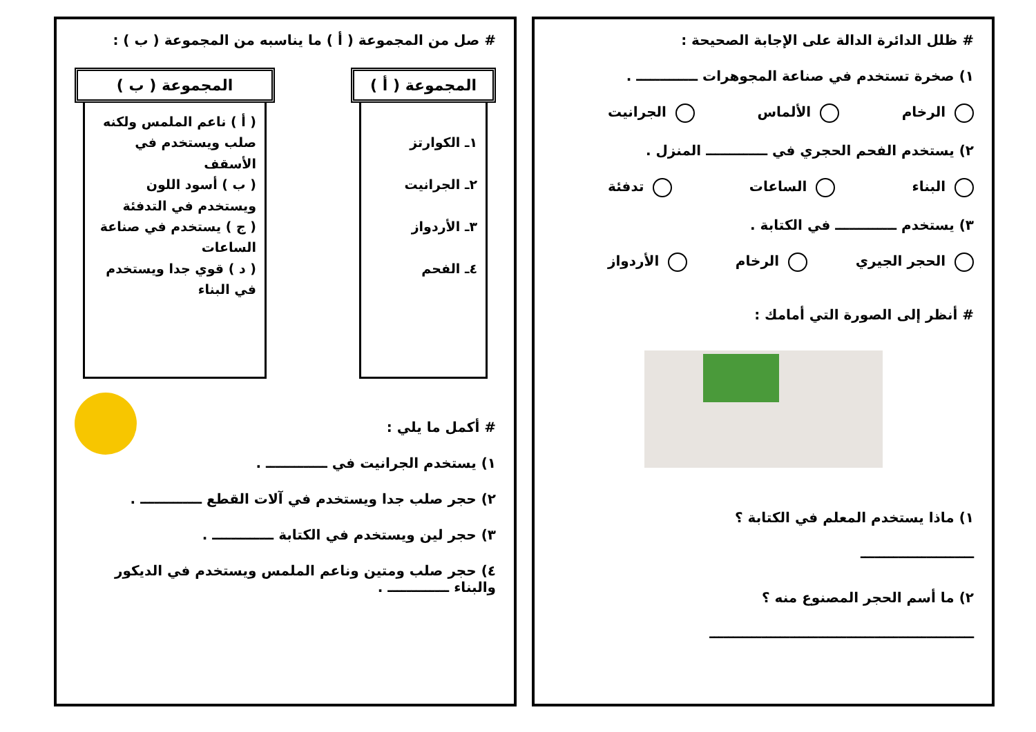# ظلل الدائرة الدالة على الإجابة الصحيحة :
١) صخرة تستخدم في صناعة المجوهرات ـــــــــــــ .
الرخام الألماس الجرانيت
٢) يستخدم الفحم الحجري في ـــــــــــــ المنزل .
البناء الساعات تدفئة
٣) يستخدم ـــــــــــــ في الكتابة .
الحجر الجيري الرخام الأردواز
# أنظر إلى الصورة التي أمامك :
١) ماذا يستخدم المعلم في الكتابة ؟
ــــــــــــــــــــــــ
٢) ما أسم الحجر المصنوع منه ؟
ــــــــــــــــــــــــــــــــــــــــــــــــــــــــ
# صل من المجموعة ( أ ) ما يناسبه من المجموعة ( ب ) :
المجموعة ( أ )
١ـ الكوارتز
٢ـ الجرانيت
٣ـ الأردواز
٤ـ الفحم
المجموعة ( ب )
( أ ) ناعم الملمس ولكنه صلب ويستخدم في الأسقف
( ب ) أسود اللون ويستخدم في التدفئة
( ج ) يستخدم في صناعة الساعات
( د ) قوي جدا ويستخدم في البناء
# أكمل ما يلي :
١) يستخدم الجرانيت في ـــــــــــــ .
٢) حجر صلب جدا ويستخدم في آلات القطع ـــــــــــــ .
٣) حجر لين ويستخدم في الكتابة ـــــــــــــ .
٤) حجر صلب ومتين وناعم الملمس ويستخدم في الديكور والبناء ـــــــــــــ .